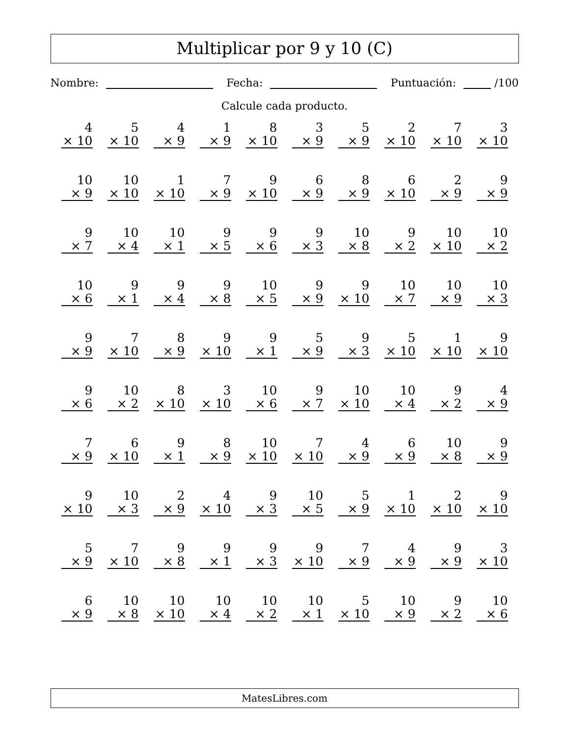Multiplicar por 9 y 10 (C)
Nombre: Fecha: Puntuación: /100
Calcule cada producto.
| 4 × 10 | 5 × 10 | 4 × 9 | 1 × 9 | 8 × 10 | 3 × 9 | 5 × 9 | 2 × 10 | 7 × 10 | 3 × 10 |
| 10 × 9 | 10 × 10 | 1 × 10 | 7 × 9 | 9 × 10 | 6 × 9 | 8 × 9 | 6 × 10 | 2 × 9 | 9 × 9 |
| 9 × 7 | 10 × 4 | 10 × 1 | 9 × 5 | 9 × 6 | 9 × 3 | 10 × 8 | 9 × 2 | 10 × 10 | 10 × 2 |
| 10 × 6 | 9 × 1 | 9 × 4 | 9 × 8 | 10 × 5 | 9 × 9 | 9 × 10 | 10 × 7 | 10 × 9 | 10 × 3 |
| 9 × 9 | 7 × 10 | 8 × 9 | 9 × 10 | 9 × 1 | 5 × 9 | 9 × 3 | 5 × 10 | 1 × 10 | 9 × 10 |
| 9 × 6 | 10 × 2 | 8 × 10 | 3 × 10 | 10 × 6 | 9 × 7 | 10 × 10 | 10 × 4 | 9 × 2 | 4 × 9 |
| 7 × 9 | 6 × 10 | 9 × 1 | 8 × 9 | 10 × 10 | 7 × 10 | 4 × 9 | 6 × 9 | 10 × 8 | 9 × 9 |
| 9 × 10 | 10 × 3 | 2 × 9 | 4 × 10 | 9 × 3 | 10 × 5 | 5 × 9 | 1 × 10 | 2 × 10 | 9 × 10 |
| 5 × 9 | 7 × 10 | 9 × 8 | 9 × 1 | 9 × 3 | 9 × 10 | 7 × 9 | 4 × 9 | 9 × 9 | 3 × 10 |
| 6 × 9 | 10 × 8 | 10 × 10 | 10 × 4 | 10 × 2 | 10 × 1 | 5 × 10 | 10 × 9 | 9 × 2 | 10 × 6 |
MatesLibres.com